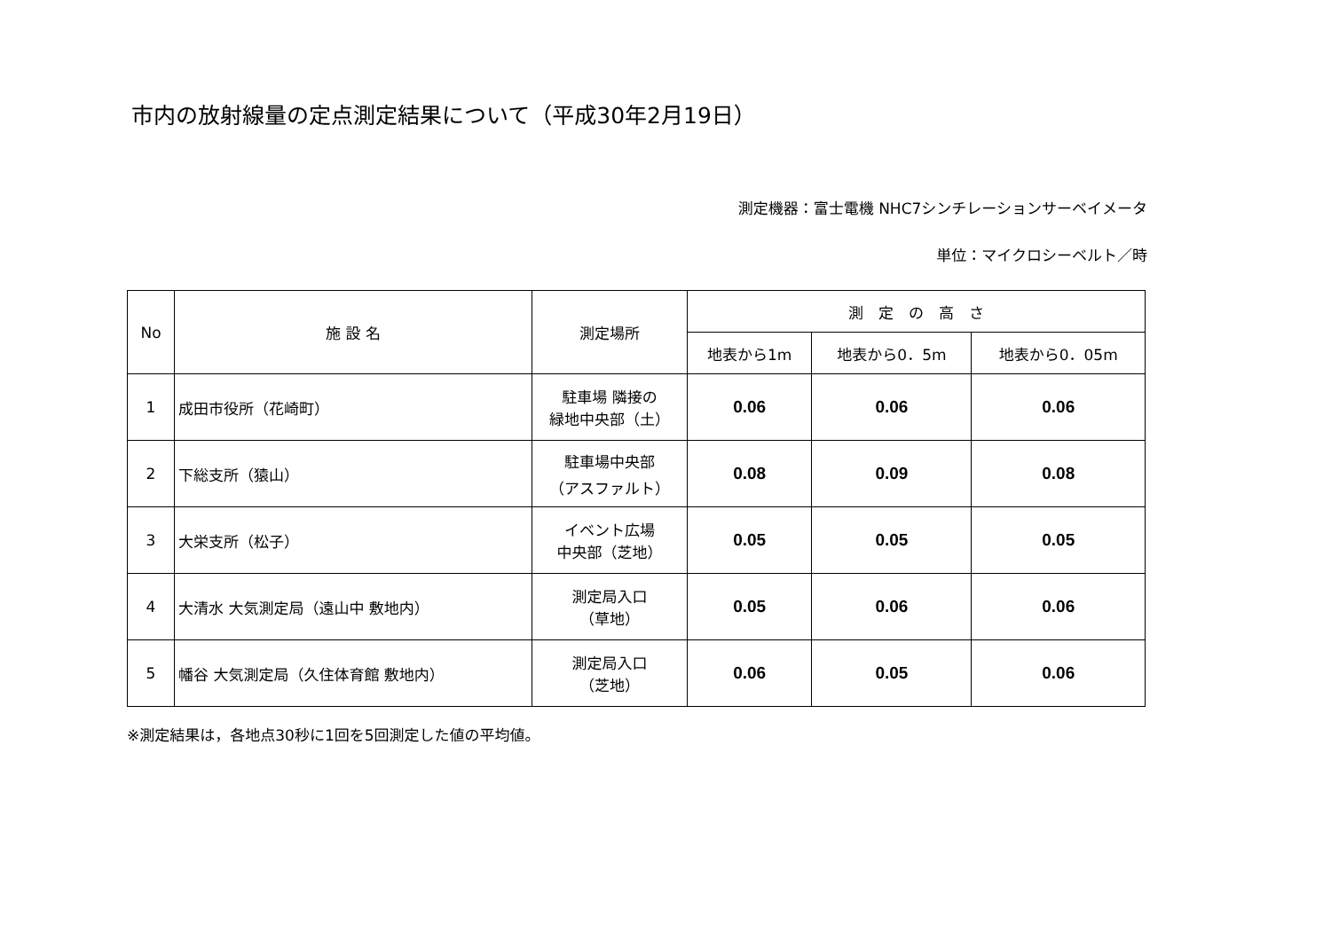市内の放射線量の定点測定結果について（平成30年2月19日）
測定機器：富士電機 NHC7シンチレーションサーベイメータ
単位：マイクロシーベルト／時
| No | 施 設 名 | 測定場所 | 測 定 の 高 さ | | |
| --- | --- | --- | --- | --- | --- |
| | | | 地表から1m | 地表から0．5m | 地表から0．05m |
| 1 | 成田市役所（花崎町） | 駐車場 隣接の 緑地中央部（土） | 0.06 | 0.06 | 0.06 |
| 2 | 下総支所（猿山） | 駐車場中央部 （アスファルト） | 0.08 | 0.09 | 0.08 |
| 3 | 大栄支所（松子） | イベント広場 中央部（芝地） | 0.05 | 0.05 | 0.05 |
| 4 | 大清水 大気測定局（遠山中 敷地内） | 測定局入口 （草地） | 0.05 | 0.06 | 0.06 |
| 5 | 幡谷 大気測定局（久住体育館 敷地内） | 測定局入口 （芝地） | 0.06 | 0.05 | 0.06 |
※測定結果は，各地点30秒に1回を5回測定した値の平均値。